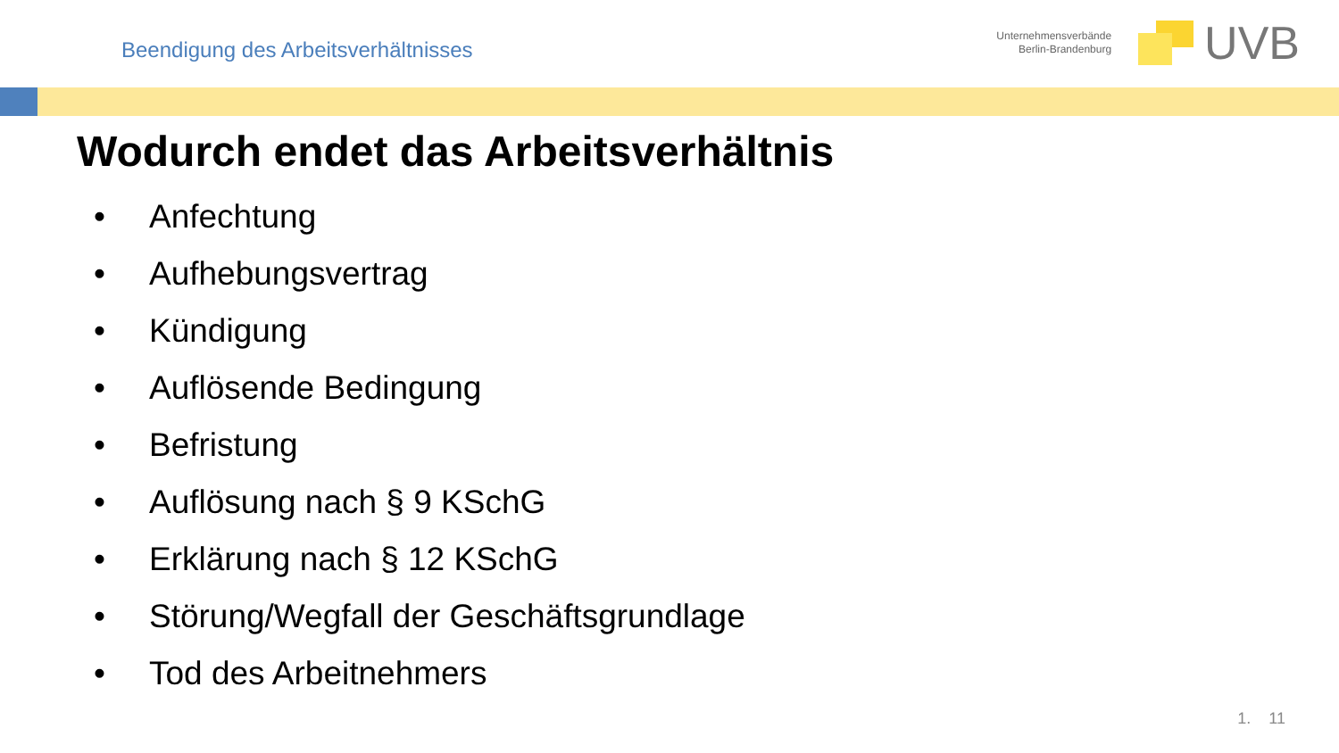Beendigung des Arbeitsverhältnisses
Unternehmensverbände
Berlin-Brandenburg
UVB
Wodurch endet das Arbeitsverhältnis
• Anfechtung
• Aufhebungsvertrag
• Kündigung
• Auflösende Bedingung
• Befristung
• Auflösung nach § 9 KSchG
• Erklärung nach § 12 KSchG
• Störung/Wegfall der Geschäftsgrundlage
• Tod des Arbeitnehmers
1. 11